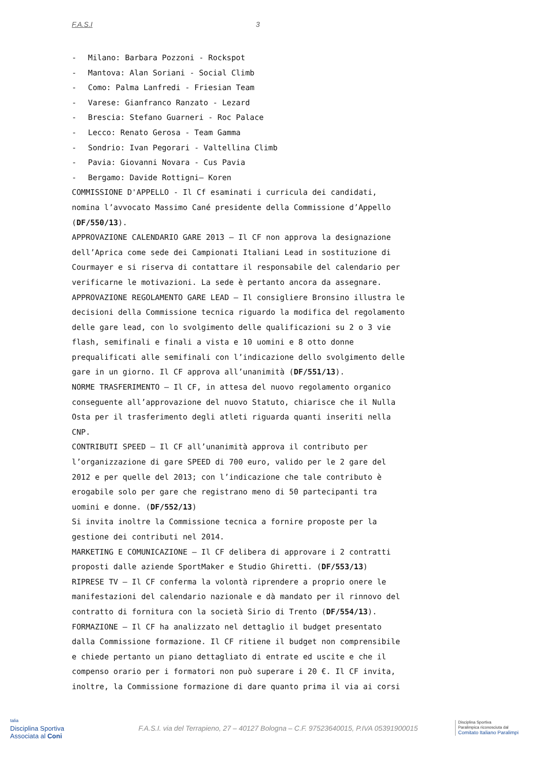F.A.S.I 3
- Milano: Barbara Pozzoni - Rockspot
- Mantova: Alan Soriani - Social Climb
- Como: Palma Lanfredi - Friesian Team
- Varese: Gianfranco Ranzato - Lezard
- Brescia: Stefano Guarneri - Roc Palace
- Lecco: Renato Gerosa - Team Gamma
- Sondrio: Ivan Pegorari - Valtellina Climb
- Pavia: Giovanni Novara - Cus Pavia
- Bergamo: Davide Rottigni– Koren
COMMISSIONE D'APPELLO - Il Cf esaminati i curricula dei candidati,
nomina l’avvocato Massimo Cané presidente della Commissione d’Appello
(DF/550/13).
APPROVAZIONE CALENDARIO GARE 2013 – Il CF non approva la designazione
dell’Aprica come sede dei Campionati Italiani Lead in sostituzione di
Courmayer e si riserva di contattare il responsabile del calendario per
verificarne le motivazioni. La sede è pertanto ancora da assegnare.
APPROVAZIONE REGOLAMENTO GARE LEAD – Il consigliere Bronsino illustra le
decisioni della Commissione tecnica riguardo la modifica del regolamento
delle gare lead, con lo svolgimento delle qualificazioni su 2 o 3 vie
flash, semifinali e finali a vista e 10 uomini e 8 otto donne
prequalificati alle semifinali con l’indicazione dello svolgimento delle
gare in un giorno. Il CF approva all’unanimità (DF/551/13).
NORME TRASFERIMENTO – Il CF, in attesa del nuovo regolamento organico
conseguente all’approvazione del nuovo Statuto, chiarisce che il Nulla
Osta per il trasferimento degli atleti riguarda quanti inseriti nella
CNP.
CONTRIBUTI SPEED – Il CF all’unanimità approva il contributo per
l’organizzazione di gare SPEED di 700 euro, valido per le 2 gare del
2012 e per quelle del 2013; con l’indicazione che tale contributo è
erogabile solo per gare che registrano meno di 50 partecipanti tra
uomini e donne. (DF/552/13)
Si invita inoltre la Commissione tecnica a fornire proposte per la
gestione dei contributi nel 2014.
MARKETING E COMUNICAZIONE – Il CF delibera di approvare i 2 contratti
proposti dalle aziende SportMaker e Studio Ghiretti. (DF/553/13)
RIPRESE TV – Il CF conferma la volontà riprendere a proprio onere le
manifestazioni del calendario nazionale e dà mandato per il rinnovo del
contratto di fornitura con la società Sirio di Trento (DF/554/13).
FORMAZIONE – Il CF ha analizzato nel dettaglio il budget presentato
dalla Commissione formazione. Il CF ritiene il budget non comprensibile
e chiede pertanto un piano dettagliato di entrate ed uscite e che il
compenso orario per i formatori non può superare i 20 €. Il CF invita,
inoltre, la Commissione formazione di dare quanto prima il via ai corsi
talia
Disciplina Sportiva
Associata al Coni
F.A.S.I. via del Terrapieno, 27 – 40127 Bologna – C.F. 97523640015, P.IVA 05391900015
Disciplina Sportiva
Paralimpica riconosciuta dal
Comitato Italiano Paralimpi